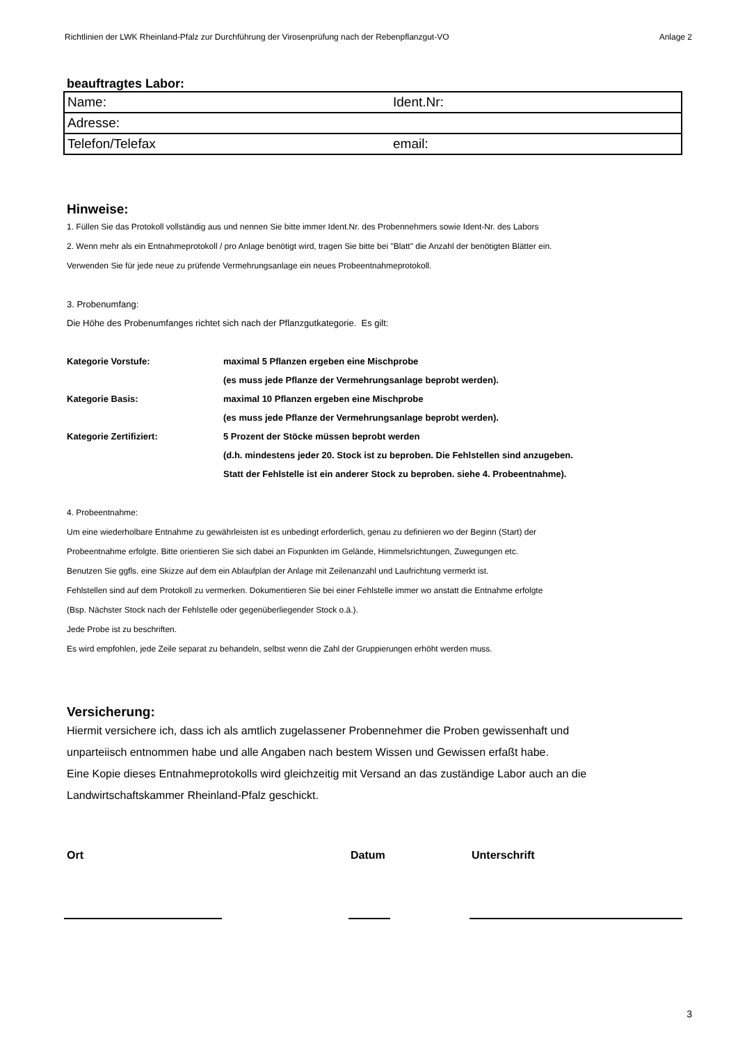Richtlinien der LWK Rheinland-Pfalz zur Durchführung der Virosenprüfung nach der Rebenpflanzgut-VO Anlage 2
beauftragtes Labor:
| Name: | Ident.Nr: |
| Adresse: | |
| Telefon/Telefax | email: |
Hinweise:
1. Füllen Sie das Protokoll vollständig aus und nennen Sie bitte immer Ident.Nr. des Probennehmers sowie Ident-Nr. des Labors
2. Wenn mehr als ein Entnahmeprotokoll / pro Anlage benötigt wird, tragen Sie bitte bei "Blatt" die Anzahl der benötigten Blätter ein.
Verwenden Sie für jede neue zu prüfende Vermehrungsanlage ein neues Probeentnahmeprotokoll.
3. Probenumfang:
Die Höhe des Probenumfanges richtet sich nach der Pflanzgutkategorie. Es gilt:
| Kategorie Vorstufe: | maximal 5 Pflanzen ergeben eine Mischprobe |
| | (es muss jede Pflanze der Vermehrungsanlage beprobt werden). |
| Kategorie Basis: | maximal 10 Pflanzen ergeben eine Mischprobe |
| | (es muss jede Pflanze der Vermehrungsanlage beprobt werden). |
| Kategorie Zertifiziert: | 5 Prozent der Stöcke müssen beprobt werden |
| | (d.h. mindestens jeder 20. Stock ist zu beproben. Die Fehlstellen sind anzugeben. |
| | Statt der Fehlstelle ist ein anderer Stock zu beproben. siehe 4. Probeentnahme). |
4. Probeentnahme:
Um eine wiederholbare Entnahme zu gewährleisten ist es unbedingt erforderlich, genau zu definieren wo der Beginn (Start) der
Probeentnahme erfolgte. Bitte orientieren Sie sich dabei an Fixpunkten im Gelände, Himmelsrichtungen, Zuwegungen etc.
Benutzen Sie ggfls. eine Skizze auf dem ein Ablaufplan der Anlage mit Zeilenanzahl und Laufrichtung vermerkt ist.
Fehlstellen sind auf dem Protokoll zu vermerken. Dokumentieren Sie bei einer Fehlstelle immer wo anstatt die Entnahme erfolgte
(Bsp. Nächster Stock nach der Fehlstelle oder gegenüberliegender Stock o.ä.).
Jede Probe ist zu beschriften.
Es wird empfohlen, jede Zeile separat zu behandeln, selbst wenn die Zahl der Gruppierungen erhöht werden muss.
Versicherung:
Hiermit versichere ich, dass ich als amtlich zugelassener Probennehmer die Proben gewissenhaft und
unparteiisch entnommen habe und alle Angaben nach bestem Wissen und Gewissen erfaßt habe.
Eine Kopie dieses Entnahmeprotokolls wird gleichzeitig mit Versand an das zuständige Labor auch an die
Landwirtschaftskammer Rheinland-Pfalz geschickt.
Ort Datum Unterschrift
3